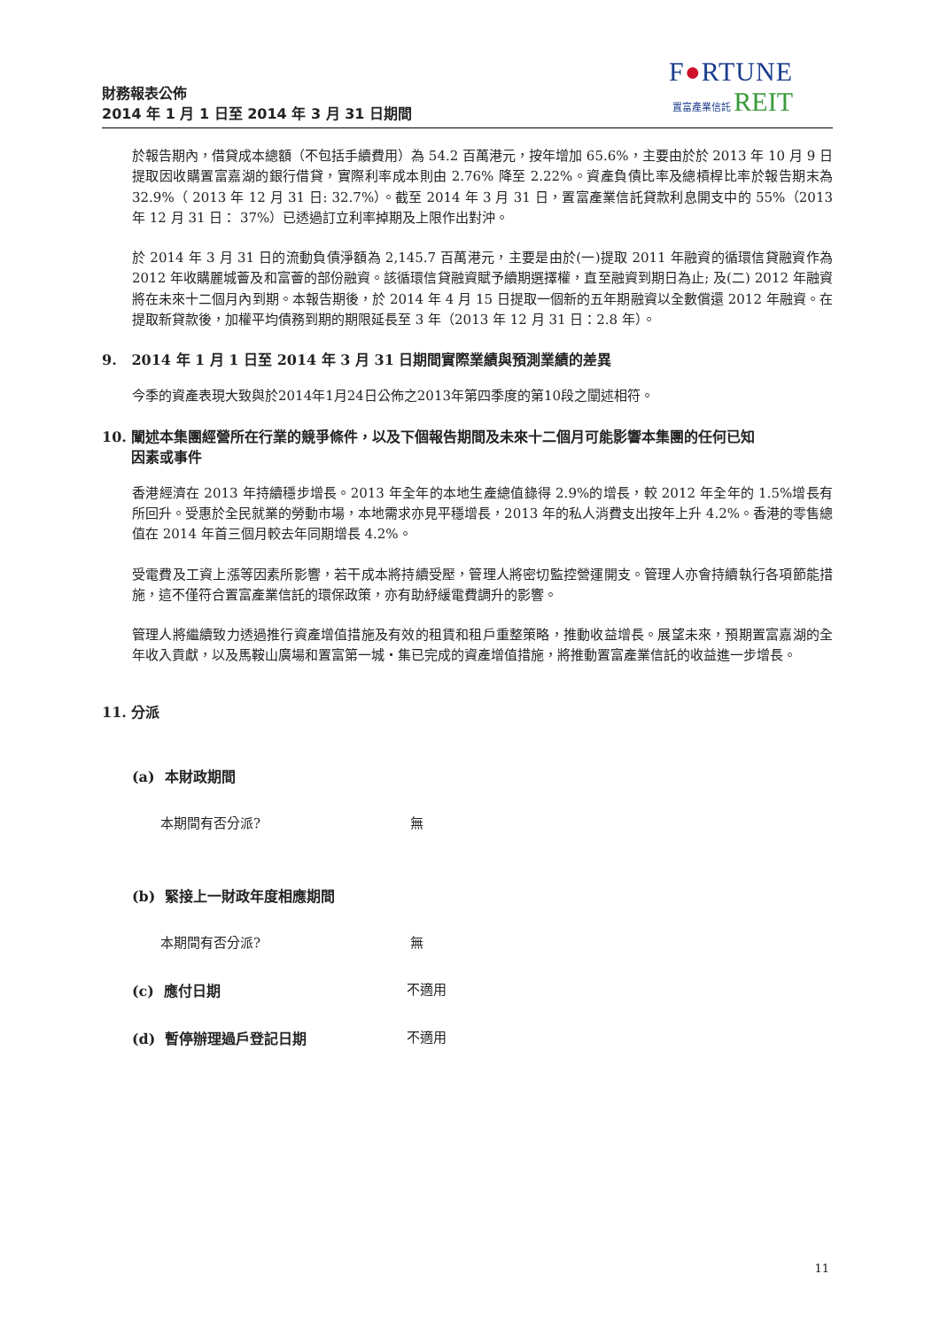財務報表公佈
2014 年 1 月 1 日至 2014 年 3 月 31 日期間
F●RTUNE
置富產業信託 REIT
於報告期內，借貸成本總額（不包括手續費用）為 54.2 百萬港元，按年增加 65.6%，主要由於於 2013 年 10 月 9 日提取因收購置富嘉湖的銀行借貸，實際利率成本則由 2.76% 降至 2.22%。資產負債比率及總槓桿比率於報告期末為 32.9%（ 2013 年 12 月 31 日: 32.7%）。截至 2014 年 3 月 31 日，置富產業信託貸款利息開支中的 55%（2013 年 12 月 31 日： 37%）已透過訂立利率掉期及上限作出對沖。
於 2014 年 3 月 31 日的流動負債淨額為 2,145.7 百萬港元，主要是由於(一)提取 2011 年融資的循環信貸融資作為 2012 年收購麗城薈及和富薈的部份融資。該循環信貸融資賦予續期選擇權，直至融資到期日為止; 及(二) 2012 年融資將在未來十二個月內到期。本報告期後，於 2014 年 4 月 15 日提取一個新的五年期融資以全數償還 2012 年融資。在提取新貸款後，加權平均債務到期的期限延長至 3 年（2013 年 12 月 31 日：2.8 年）。
9. 2014 年 1 月 1 日至 2014 年 3 月 31 日期間實際業績與預測業績的差異
今季的資產表現大致與於2014年1月24日公佈之2013年第四季度的第10段之闡述相符。
10. 闡述本集團經營所在行業的競爭條件，以及下個報告期間及未來十二個月可能影響本集團的任何已知
因素或事件
香港經濟在 2013 年持續穩步增長。2013 年全年的本地生產總值錄得 2.9%的增長，較 2012 年全年的 1.5%增長有所回升。受惠於全民就業的勞動市場，本地需求亦見平穩增長，2013 年的私人消費支出按年上升 4.2%。香港的零售總值在 2014 年首三個月較去年同期增長 4.2%。
受電費及工資上漲等因素所影響，若干成本將持續受壓，管理人將密切監控營運開支。管理人亦會持續執行各項節能措施，這不僅符合置富產業信託的環保政策，亦有助紓緩電費調升的影響。
管理人將繼續致力透過推行資產增值措施及有效的租賃和租戶重整策略，推動收益增長。展望未來，預期置富嘉湖的全年收入貢獻，以及馬鞍山廣場和置富第一城・集已完成的資產增值措施，將推動置富產業信託的收益進一步增長。
11. 分派
(a) 本財政期間
本期間有否分派? 無
(b) 緊接上一財政年度相應期間
本期間有否分派? 無
(c) 應付日期 不適用
(d) 暫停辦理過戶登記日期 不適用
11